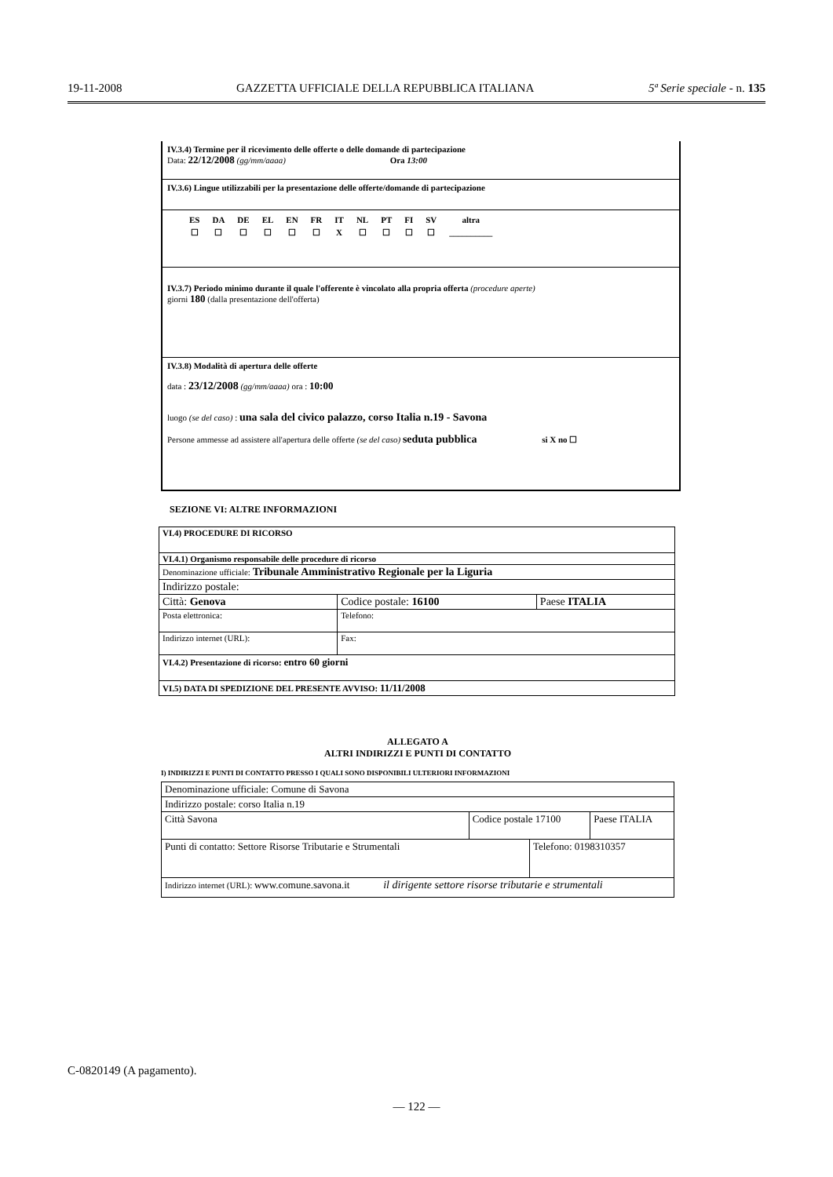19-11-2008 GAZZETTA UFFICIALE DELLA REPUBBLICA ITALIANA 5ª Serie speciale - n. 135
IV.3.4) Termine per il ricevimento delle offerte o delle domande di partecipazione
Data: 22/12/2008 (gg/mm/aaaa) Ora 13:00
IV.3.6) Lingue utilizzabili per la presentazione delle offerte/domande di partecipazione
| ES | DA | DE | EL | EN | FR | IT | NL | PT | FI | SV | altra |
| ☐ | ☐ | ☐ | ☐ | ☐ | ☐ | X | ☐ | ☐ | ☐ | ☐ | __________ |
IV.3.7) Periodo minimo durante il quale l'offerente è vincolato alla propria offerta (procedure aperte)
giorni 180 (dalla presentazione dell'offerta)
IV.3.8) Modalità di apertura delle offerte
data : 23/12/2008 (gg/mm/aaaa) ora : 10:00
luogo (se del caso) : una sala del civico palazzo, corso Italia n.19 - Savona
Persone ammesse ad assistere all'apertura delle offerte (se del caso) seduta pubblica si X no ☐
SEZIONE VI: ALTRE INFORMAZIONI
| VI.4) PROCEDURE DI RICORSO | | |
| VI.4.1) Organismo responsabile delle procedure di ricorso | | |
| Denominazione ufficiale: Tribunale Amministrativo Regionale per la Liguria | | |
| Indirizzo postale: | | |
| Città: Genova | Codice postale: 16100 | Paese ITALIA |
| Posta elettronica: | Telefono: | |
| Indirizzo internet (URL): | Fax: | |
| VI.4.2) Presentazione di ricorso: entro 60 giorni | | |
| VI.5) DATA DI SPEDIZIONE DEL PRESENTE AVVISO: 11/11/2008 | | |
ALLEGATO A
ALTRI INDIRIZZI E PUNTI DI CONTATTO
I) INDIRIZZI E PUNTI DI CONTATTO PRESSO I QUALI SONO DISPONIBILI ULTERIORI INFORMAZIONI
| Denominazione ufficiale: Comune di Savona | | | |
| Indirizzo postale: corso Italia n.19 | | | |
| Città Savona | Codice postale 17100 | | Paese ITALIA |
| Punti di contatto: Settore Risorse Tributarie e Strumentali | | Telefono: 0198310357 | |
| Indirizzo internet (URL): www.comune.savona.it il dirigente settore risorse tributarie e strumentali | | | |
C-0820149 (A pagamento).
— 122 —